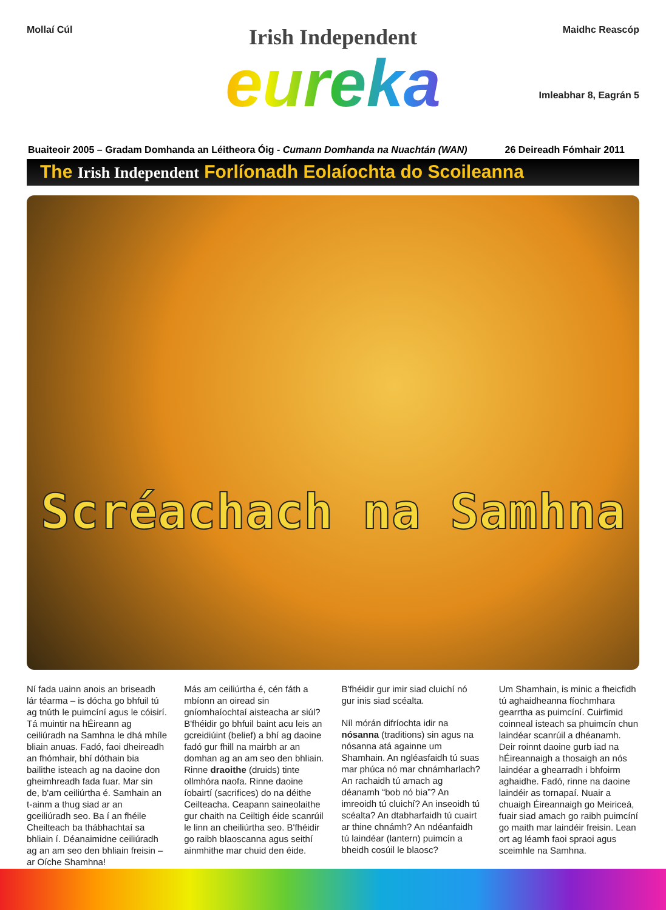Mollaí Cúl
Irish Independent
eureka
Maidhc Reascóp
Imleabhar 8, Eagrán 5
Buaiteoir 2005 – Gradam Domhanda an Léitheora Óig - Cumann Domhanda na Nuachtán (WAN)
26 Deireadh Fómhair 2011
The Irish Independent Forlíonadh Eolaíochta do Scoileanna
Scréachach na Samhna
Ní fada uainn anois an briseadh lár téarma – is dócha go bhfuil tú ag tnúth le puimcíní agus le cóisirí. Tá muintir na hÉireann ag ceiliúradh na Samhna le dhá mhíle bliain anuas. Fadó, faoi dheireadh an fhómhair, bhí dóthain bia bailithe isteach ag na daoine don gheimhreadh fada fuar. Mar sin de, b'am ceiliúrtha é. Samhain an t-ainm a thug siad ar an gceiliúradh seo. Ba í an fhéile Cheilteach ba thábhachtaí sa bhliain í. Déanaimidne ceiliúradh ag an am seo den bhliain freisin – ar Oíche Shamhna!
Más am ceiliúrtha é, cén fáth a mbíonn an oiread sin gníomhaíochtaí aisteacha ar siúl? B'fhéidir go bhfuil baint acu leis an gcreidiúint (belief) a bhí ag daoine fadó gur fhill na mairbh ar an domhan ag an am seo den bhliain. Rinne draoithe (druids) tinte ollmhóra naofa. Rinne daoine íobairtí (sacrifices) do na déithe Ceilteacha. Ceapann saineolaithe gur chaith na Ceiltigh éide scanrúil le linn an cheiliúrtha seo. B'fhéidir go raibh blaoscanna agus seithí ainmhithe mar chuid den éide.
B'fhéidir gur imir siad cluichí nó gur inis siad scéalta.
Níl mórán difríochta idir na nósanna (traditions) sin agus na nósanna atá againne um Shamhain. An ngléasfaidh tú suas mar phúca nó mar chnámharlach? An rachaidh tú amach ag déanamh “bob nó bia”? An imreoidh tú cluichí? An inseoidh tú scéalta? An dtabharfaidh tú cuairt ar thine chnámh? An ndéanfaidh tú laindéar (lantern) puimcín a bheidh cosúil le blaosc?
Um Shamhain, is minic a fheicfidh tú aghaidheanna fíochmhara gearrtha as puimcíní. Cuirfimid coinneal isteach sa phuimcín chun laindéar scanrúil a dhéanamh. Deir roinnt daoine gurb iad na hÉireannaigh a thosaigh an nós laindéar a ghearradh i bhfoirm aghaidhe. Fadó, rinne na daoine laindéir as tornapaí. Nuair a chuaigh Éireannaigh go Meiriceá, fuair siad amach go raibh puimcíní go maith mar laindéir freisin. Lean ort ag léamh faoi spraoi agus sceimhle na Samhna.